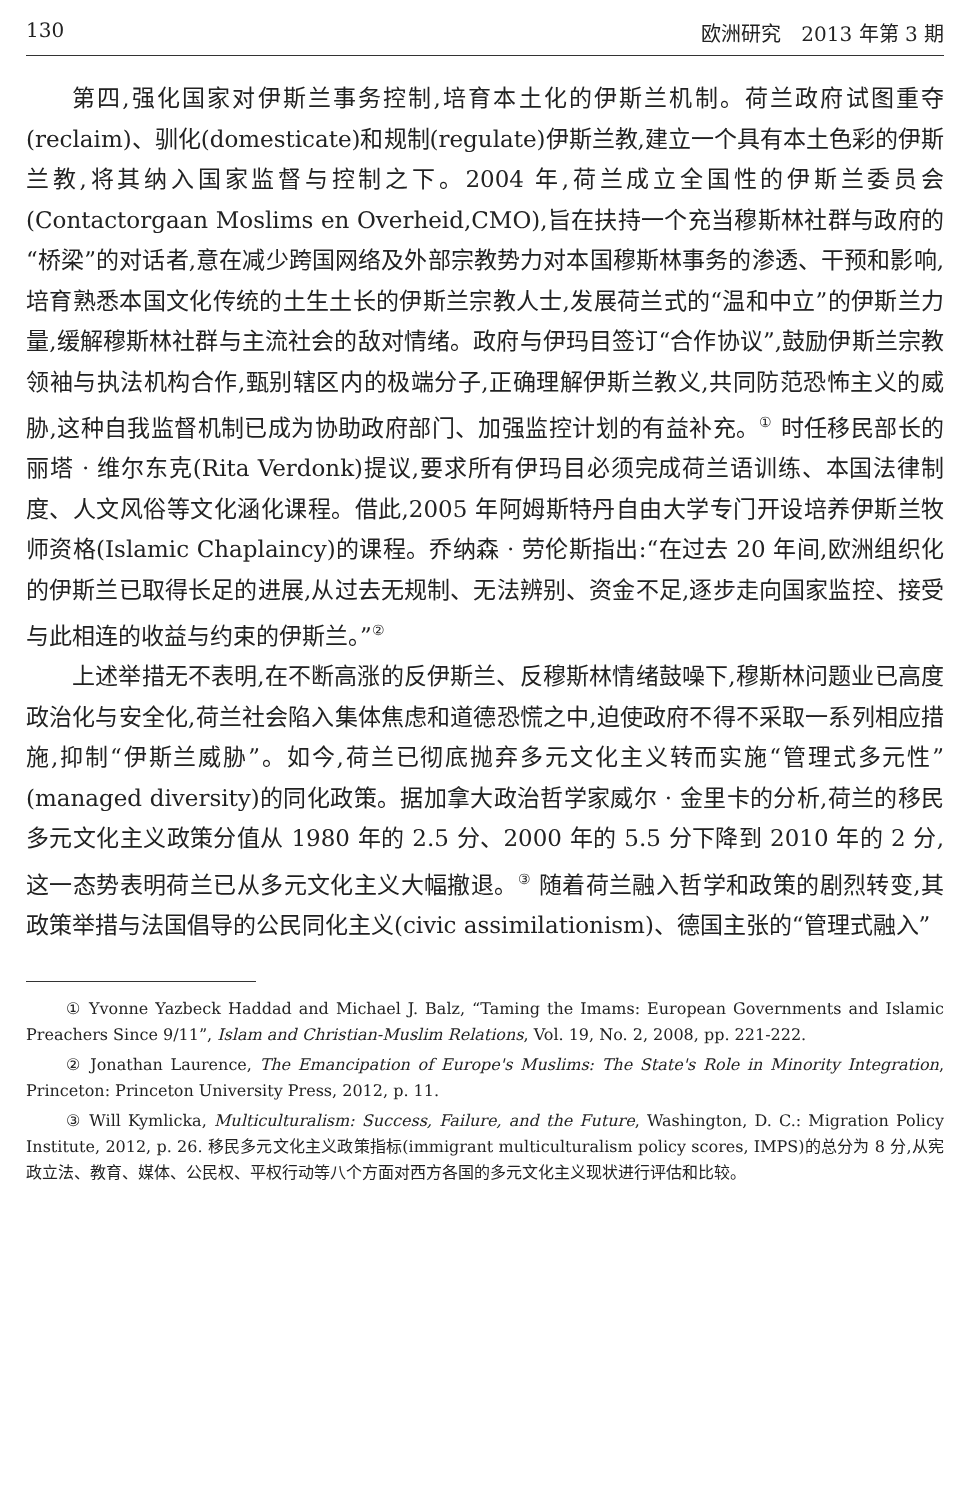130 欧洲研究　2013 年第 3 期
第四,强化国家对伊斯兰事务控制,培育本土化的伊斯兰机制。荷兰政府试图重夺(reclaim)、驯化(domesticate)和规制(regulate)伊斯兰教,建立一个具有本土色彩的伊斯兰教,将其纳入国家监督与控制之下。2004 年,荷兰成立全国性的伊斯兰委员会(Contactorgaan Moslims en Overheid,CMO),旨在扶持一个充当穆斯林社群与政府的“桥梁”的对话者,意在减少跨国网络及外部宗教势力对本国穆斯林事务的渗透、干预和影响,培育熟悉本国文化传统的土生土长的伊斯兰宗教人士,发展荷兰式的“温和中立”的伊斯兰力量,缓解穆斯林社群与主流社会的敌对情绪。政府与伊玛目签订“合作协议”,鼓励伊斯兰宗教领袖与执法机构合作,甄别辖区内的极端分子,正确理解伊斯兰教义,共同防范恐怖主义的威胁,这种自我监督机制已成为协助政府部门、加强监控计划的有益补充。<sup>①</sup> 时任移民部长的丽塔 · 维尔东克(Rita Verdonk)提议,要求所有伊玛目必须完成荷兰语训练、本国法律制度、人文风俗等文化涵化课程。借此,2005 年阿姆斯特丹自由大学专门开设培养伊斯兰牧师资格(Islamic Chaplaincy)的课程。乔纳森 · 劳伦斯指出:“在过去 20 年间,欧洲组织化的伊斯兰已取得长足的进展,从过去无规制、无法辨别、资金不足,逐步走向国家监控、接受与此相连的收益与约束的伊斯兰。”<sup>②</sup>
上述举措无不表明,在不断高涨的反伊斯兰、反穆斯林情绪鼓噪下,穆斯林问题业已高度政治化与安全化,荷兰社会陷入集体焦虑和道德恐慌之中,迫使政府不得不采取一系列相应措施,抑制“伊斯兰威胁”。如今,荷兰已彻底抛弃多元文化主义转而实施“管理式多元性”(managed diversity)的同化政策。据加拿大政治哲学家威尔 · 金里卡的分析,荷兰的移民多元文化主义政策分值从 1980 年的 2.5 分、2000 年的 5.5 分下降到 2010 年的 2 分,这一态势表明荷兰已从多元文化主义大幅撤退。<sup>③</sup> 随着荷兰融入哲学和政策的剧烈转变,其政策举措与法国倡导的公民同化主义(civic assimilationism)、德国主张的“管理式融入”
① Yvonne Yazbeck Haddad and Michael J. Balz, “Taming the Imams: European Governments and Islamic Preachers Since 9/11”, Islam and Christian-Muslim Relations, Vol. 19, No. 2, 2008, pp. 221-222.
② Jonathan Laurence, The Emancipation of Europe's Muslims: The State's Role in Minority Integration, Princeton: Princeton University Press, 2012, p. 11.
③ Will Kymlicka, Multiculturalism: Success, Failure, and the Future, Washington, D. C.: Migration Policy Institute, 2012, p. 26. 移民多元文化主义政策指标(immigrant multiculturalism policy scores, IMPS)的总分为 8 分,从宪政立法、教育、媒体、公民权、平权行动等八个方面对西方各国的多元文化主义现状进行评估和比较。